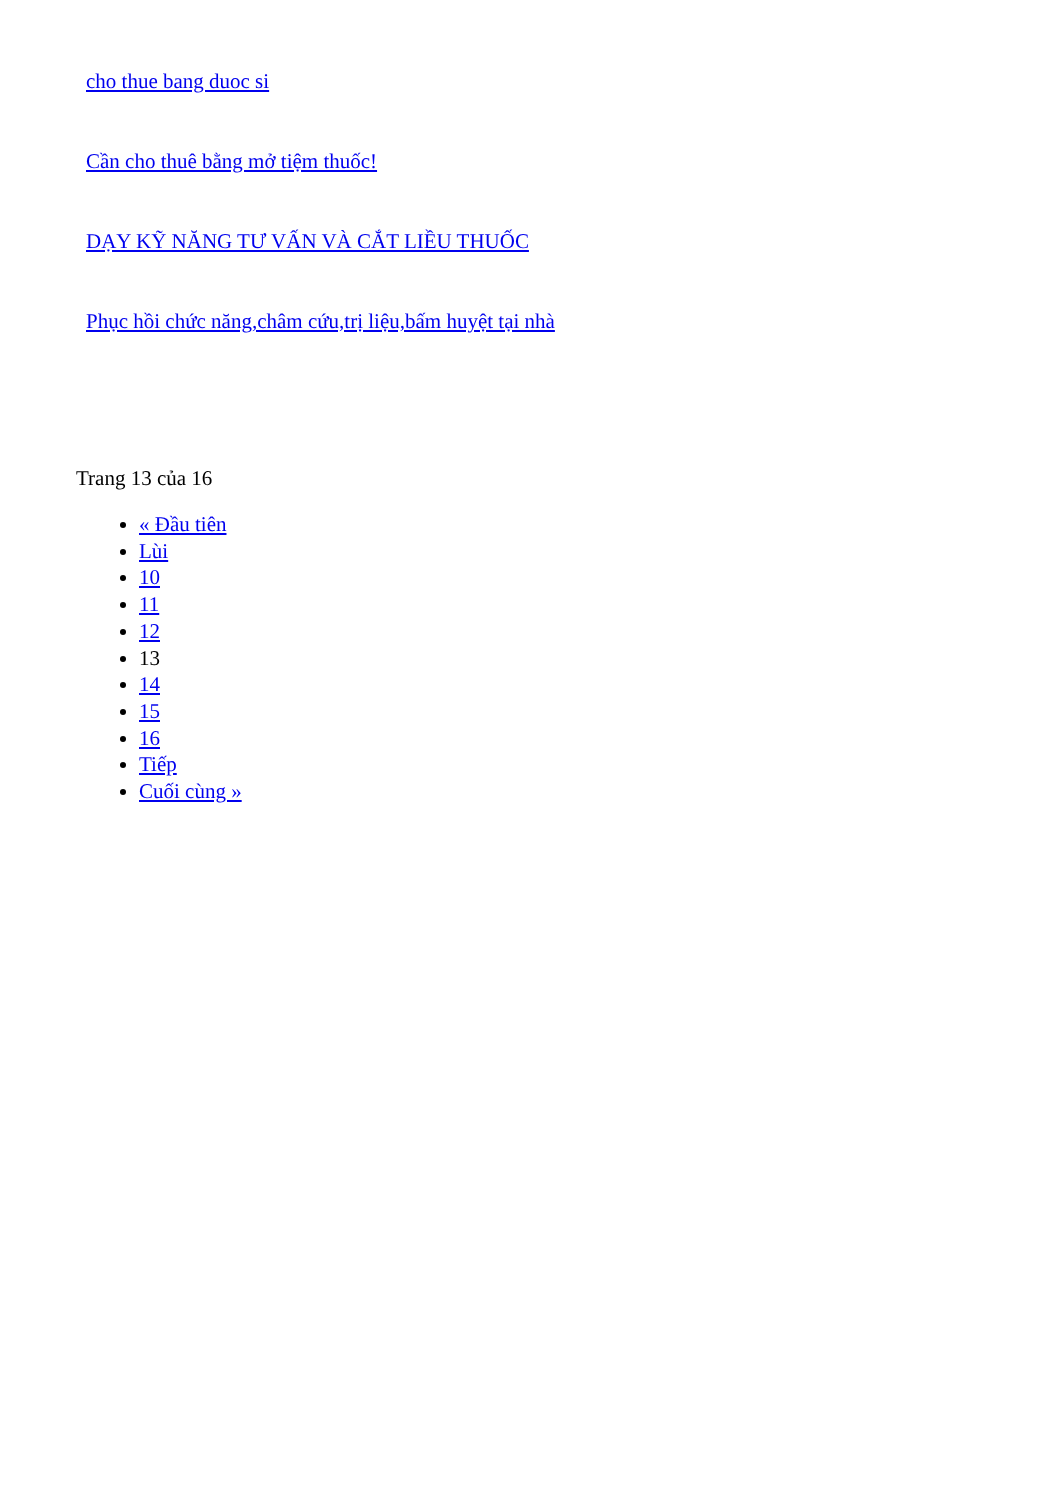cho thue bang duoc si
Cần cho thuê bằng mở tiệm thuốc!
DẠY KỸ NĂNG TƯ VẤN VÀ CẮT LIỀU THUỐC
Phục hồi chức năng,châm cứu,trị liệu,bấm huyệt tại nhà
Trang 13 của 16
« Đầu tiên
Lùi
10
11
12
13
14
15
16
Tiếp
Cuối cùng »